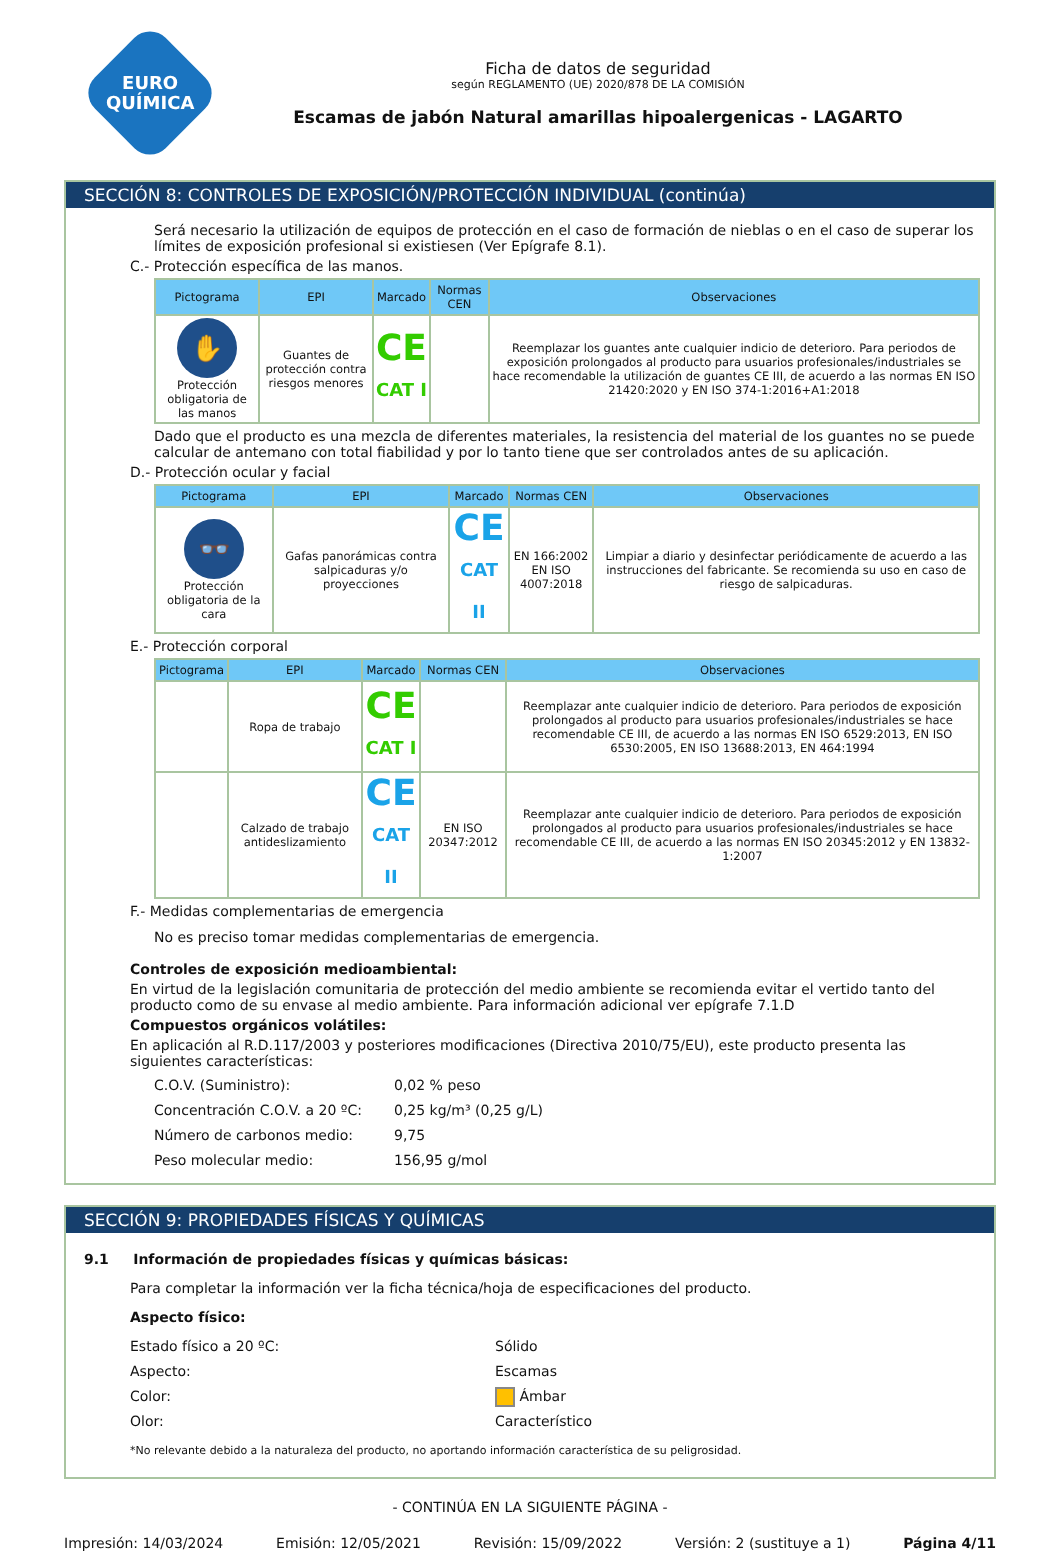EURO
QUÍMICA
Ficha de datos de seguridad
según REGLAMENTO (UE) 2020/878 DE LA COMISIÓN
Escamas de jabón Natural amarillas hipoalergenicas - LAGARTO
SECCIÓN 8: CONTROLES DE EXPOSICIÓN/PROTECCIÓN INDIVIDUAL (continúa)
Será necesario la utilización de equipos de protección en el caso de formación de nieblas o en el caso de superar los límites de exposición profesional si existiesen (Ver Epígrafe 8.1).
C.- Protección específica de las manos.
| Pictograma | EPI | Marcado | Normas CEN | Observaciones |
| --- | --- | --- | --- | --- |
| ✋ Protección obligatoria de las manos | Guantes de protección contra riesgos menores | CE CAT I | | Reemplazar los guantes ante cualquier indicio de deterioro. Para periodos de exposición prolongados al producto para usuarios profesionales/industriales se hace recomendable la utilización de guantes CE III, de acuerdo a las normas EN ISO 21420:2020 y EN ISO 374-1:2016+A1:2018 |
Dado que el producto es una mezcla de diferentes materiales, la resistencia del material de los guantes no se puede calcular de antemano con total fiabilidad y por lo tanto tiene que ser controlados antes de su aplicación.
D.- Protección ocular y facial
| Pictograma | EPI | Marcado | Normas CEN | Observaciones |
| --- | --- | --- | --- | --- |
| 👓 Protección obligatoria de la cara | Gafas panorámicas contra salpicaduras y/o proyecciones | CE CAT II | EN 166:2002 EN ISO 4007:2018 | Limpiar a diario y desinfectar periódicamente de acuerdo a las instrucciones del fabricante. Se recomienda su uso en caso de riesgo de salpicaduras. |
E.- Protección corporal
| Pictograma | EPI | Marcado | Normas CEN | Observaciones |
| --- | --- | --- | --- | --- |
| | Ropa de trabajo | CE CAT I | | Reemplazar ante cualquier indicio de deterioro. Para periodos de exposición prolongados al producto para usuarios profesionales/industriales se hace recomendable CE III, de acuerdo a las normas EN ISO 6529:2013, EN ISO 6530:2005, EN ISO 13688:2013, EN 464:1994 |
| | Calzado de trabajo antideslizamiento | CE CAT II | EN ISO 20347:2012 | Reemplazar ante cualquier indicio de deterioro. Para periodos de exposición prolongados al producto para usuarios profesionales/industriales se hace recomendable CE III, de acuerdo a las normas EN ISO 20345:2012 y EN 13832-1:2007 |
F.- Medidas complementarias de emergencia
No es preciso tomar medidas complementarias de emergencia.
Controles de exposición medioambiental:
En virtud de la legislación comunitaria de protección del medio ambiente se recomienda evitar el vertido tanto del producto como de su envase al medio ambiente. Para información adicional ver epígrafe 7.1.D
Compuestos orgánicos volátiles:
En aplicación al R.D.117/2003 y posteriores modificaciones (Directiva 2010/75/EU), este producto presenta las siguientes características:
C.O.V. (Suministro): 0,02 % peso
Concentración C.O.V. a 20 ºC:
0,25 kg/m³ (0,25 g/L)
Número de carbonos medio: 9,75
Peso molecular medio: 156,95 g/mol
SECCIÓN 9: PROPIEDADES FÍSICAS Y QUÍMICAS
9.1 Información de propiedades físicas y químicas básicas:
Para completar la información ver la ficha técnica/hoja de especificaciones del producto.
Aspecto físico:
Estado físico a 20 ºC: Sólido
Aspecto: Escamas
Color: Ámbar
Olor: Característico
*No relevante debido a la naturaleza del producto, no aportando información característica de su peligrosidad.
- CONTINÚA EN LA SIGUIENTE PÁGINA -
Impresión: 14/03/2024 Emisión: 12/05/2021 Revisión: 15/09/2022 Versión: 2 (sustituye a 1) Página 4/11